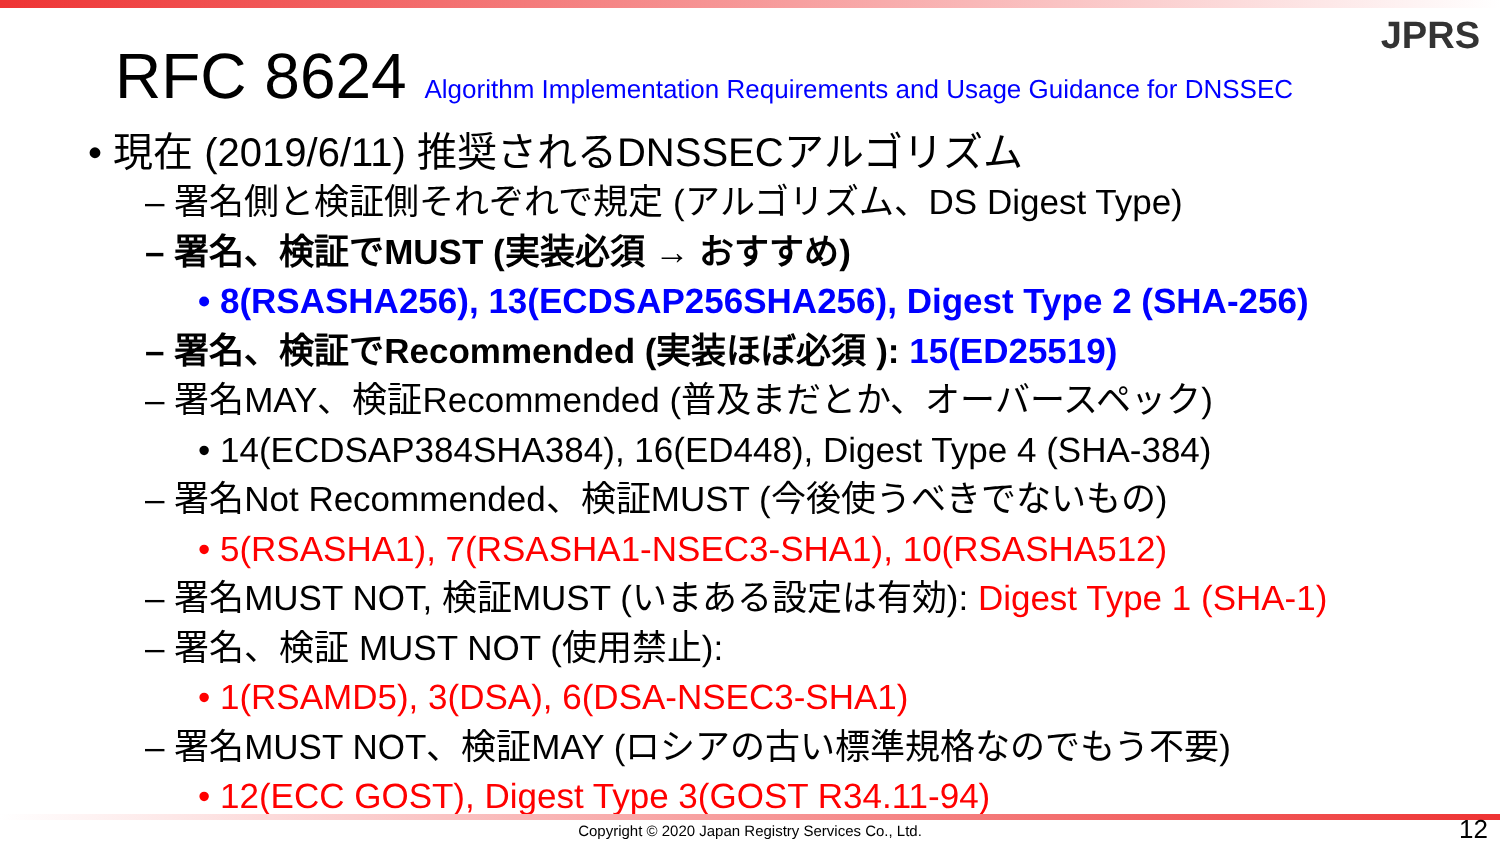JPRS
RFC 8624 Algorithm Implementation Requirements and Usage Guidance for DNSSEC
• 現在 (2019/6/11) 推奨されるDNSSECアルゴリズム
– 署名側と検証側それぞれで規定 (アルゴリズム、DS Digest Type)
– 署名、検証でMUST (実装必須 → おすすめ)
• 8(RSASHA256), 13(ECDSAP256SHA256), Digest Type 2 (SHA-256)
– 署名、検証でRecommended (実装ほぼ必須 ): 15(ED25519)
– 署名MAY、検証Recommended (普及まだとか、オーバースペック)
• 14(ECDSAP384SHA384), 16(ED448), Digest Type 4 (SHA-384)
– 署名Not Recommended、検証MUST (今後使うべきでないもの)
• 5(RSASHA1), 7(RSASHA1-NSEC3-SHA1), 10(RSASHA512)
– 署名MUST NOT, 検証MUST (いまある設定は有効): Digest Type 1 (SHA-1)
– 署名、検証 MUST NOT (使用禁止):
• 1(RSAMD5), 3(DSA), 6(DSA-NSEC3-SHA1)
– 署名MUST NOT、検証MAY (ロシアの古い標準規格なのでもう不要)
• 12(ECC GOST), Digest Type 3(GOST R34.11-94)
Copyright © 2020 Japan Registry Services Co., Ltd. 12